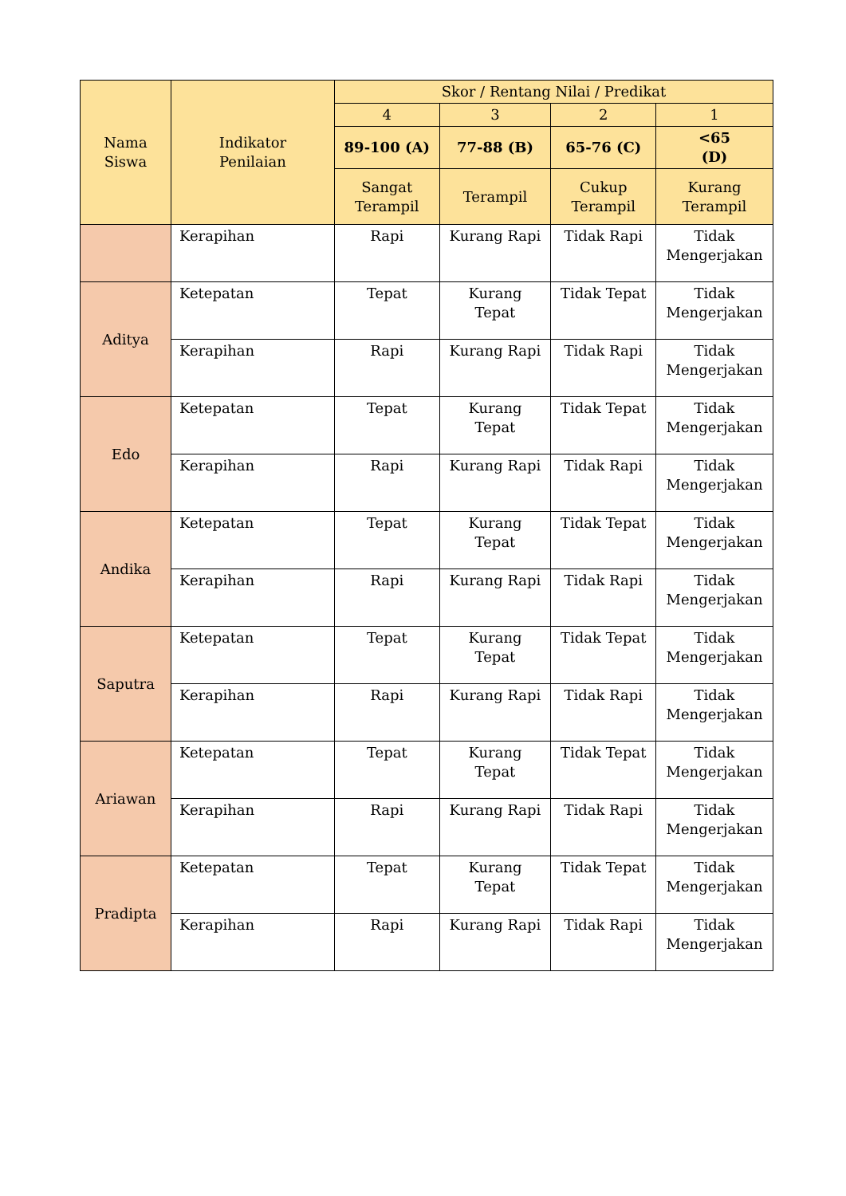| Nama Siswa | Indikator Penilaian | Skor / Rentang Nilai / Predikat | | | |
| --- | --- | --- | --- | --- | --- |
| | | 4 | 3 | 2 | 1 |
| | | 89-100 (A) | 77-88 (B) | 65-76 (C) | <65 (D) |
| | | Sangat Terampil | Terampil | Cukup Terampil | Kurang Terampil |
| | Kerapihan | Rapi | Kurang Rapi | Tidak Rapi | Tidak Mengerjakan |
| Aditya | Ketepatan | Tepat | Kurang Tepat | Tidak Tepat | Tidak Mengerjakan |
| | Kerapihan | Rapi | Kurang Rapi | Tidak Rapi | Tidak Mengerjakan |
| Edo | Ketepatan | Tepat | Kurang Tepat | Tidak Tepat | Tidak Mengerjakan |
| | Kerapihan | Rapi | Kurang Rapi | Tidak Rapi | Tidak Mengerjakan |
| Andika | Ketepatan | Tepat | Kurang Tepat | Tidak Tepat | Tidak Mengerjakan |
| | Kerapihan | Rapi | Kurang Rapi | Tidak Rapi | Tidak Mengerjakan |
| Saputra | Ketepatan | Tepat | Kurang Tepat | Tidak Tepat | Tidak Mengerjakan |
| | Kerapihan | Rapi | Kurang Rapi | Tidak Rapi | Tidak Mengerjakan |
| Ariawan | Ketepatan | Tepat | Kurang Tepat | Tidak Tepat | Tidak Mengerjakan |
| | Kerapihan | Rapi | Kurang Rapi | Tidak Rapi | Tidak Mengerjakan |
| Pradipta | Ketepatan | Tepat | Kurang Tepat | Tidak Tepat | Tidak Mengerjakan |
| | Kerapihan | Rapi | Kurang Rapi | Tidak Rapi | Tidak Mengerjakan |